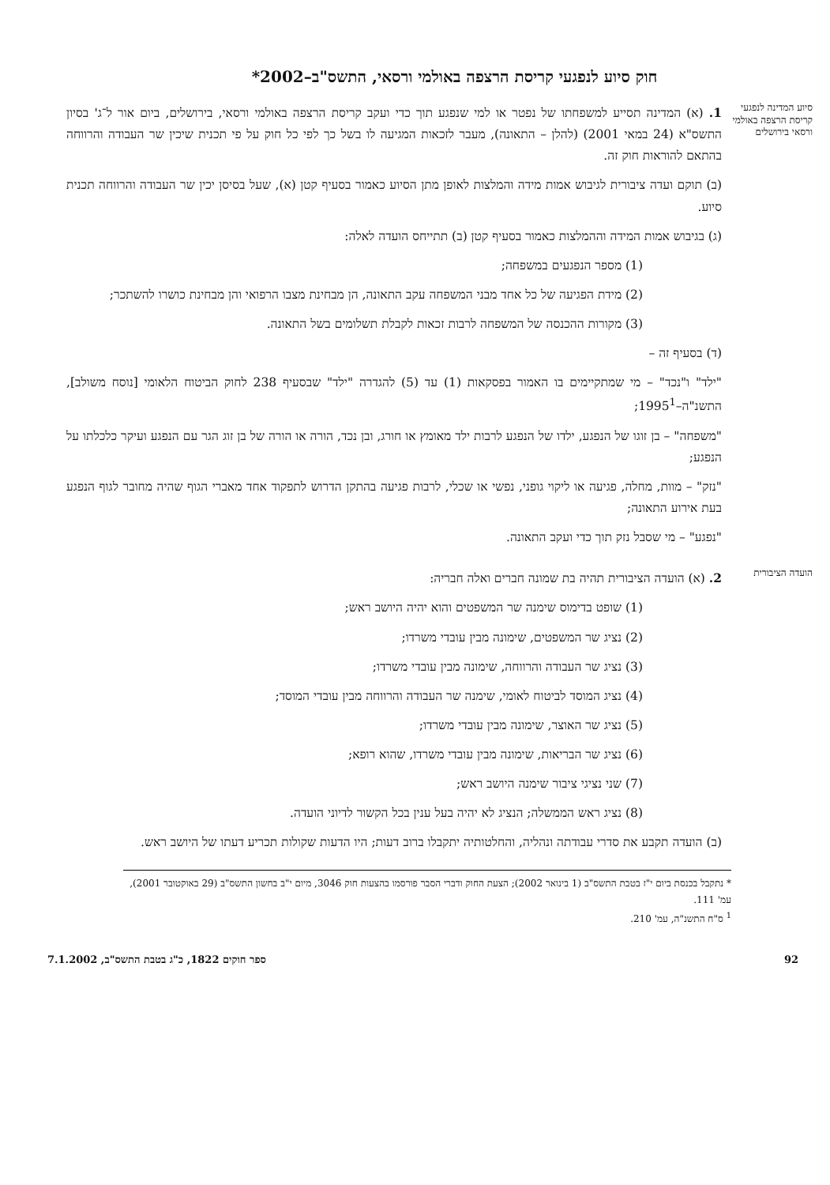חוק סיוע לנפגעי קריסת הרצפה באולמי ורסאי, התשס"ב–2002*
סיוע המדינה לנפגעי קריסת הרצפה באולמי ורסאי בירושלים
1. (א) המדינה תסייע למשפחתו של נפטר או למי שנפגע תוך כדי ועקב קריסת הרצפה באולמי ורסאי, בירושלים, ביום אור ל־ג' בסיון התשס"א (24 במאי 2001) (להלן – התאונה), מעבר לזכאות המגיעה לו בשל כך לפי כל חוק על פי תכנית שיכין שר העבודה והרווחה בהתאם להוראות חוק זה.
(ב) תוקם ועדה ציבורית לגיבוש אמות מידה והמלצות לאופן מתן הסיוע כאמור בסעיף קטן (א), שעל בסיסן יכין שר העבודה והרווחה תכנית סיוע.
(ג) בגיבוש אמות המידה וההמלצות כאמור בסעיף קטן (ב) תתייחס הועדה לאלה:
(1) מספר הנפגעים במשפחה;
(2) מידת הפגיעה של כל אחד מבני המשפחה עקב התאונה, הן מבחינת מצבו הרפואי והן מבחינת כושרו להשתכר;
(3) מקורות ההכנסה של המשפחה לרבות זכאות לקבלת תשלומים בשל התאונה.
(ד) בסעיף זה –
"ילד" ו"נכד" – מי שמתקיימים בו האמור בפסקאות (1) עד (5) להגדרה "ילד" שבסעיף 238 לחוק הביטוח הלאומי [נוסח משולב], התשנ"ה–1995<sup>1</sup>;
"משפחה" – בן זוגו של הנפגע, ילדו של הנפגע לרבות ילד מאומץ או חורג, ובן נכד, הורה או הורה של בן זוג הגר עם הנפגע ועיקר כלכלתו על הנפגע;
"נזק" – מוות, מחלה, פגיעה או ליקוי גופני, נפשי או שכלי, לרבות פגיעה בהתקן הדרוש לתפקוד אחד מאברי הגוף שהיה מחובר לגוף הנפגע בעת אירוע התאונה;
"נפגע" – מי שסבל נזק תוך כדי ועקב התאונה.
הועדה הציבורית
2. (א) הועדה הציבורית תהיה בת שמונה חברים ואלה חבריה:
(1) שופט בדימוס שימנה שר המשפטים והוא יהיה היושב ראש;
(2) נציג שר המשפטים, שימונה מבין עובדי משרדו;
(3) נציג שר העבודה והרווחה, שימונה מבין עובדי משרדו;
(4) נציג המוסד לביטוח לאומי, שימנה שר העבודה והרווחה מבין עובדי המוסד;
(5) נציג שר האוצר, שימונה מבין עובדי משרדו;
(6) נציג שר הבריאות, שימונה מבין עובדי משרדו, שהוא רופא;
(7) שני נציגי ציבור שימנה היושב ראש;
(8) נציג ראש הממשלה; הנציג לא יהיה בעל ענין בכל הקשור לדיוני הועדה.
(ב) הועדה תקבע את סדרי עבודתה ונהליה, והחלטותיה יתקבלו ברוב דעות; היו הדעות שקולות תכריע דעתו של היושב ראש.
* נתקבל בכנסת ביום י"ז בטבת התשס"ב (1 בינואר 2002); הצעת החוק ודברי הסבר פורסמו בהצעות חוק 3046, מיום י"ב בחשון התשס"ב (29 באוקטובר 2001), עמ' 111.
<sup>1</sup> ס"ח התשנ"ה, עמ' 210.
92 ספר חוקים 1822, כ"ג בטבת התשס"ב, 7.1.2002